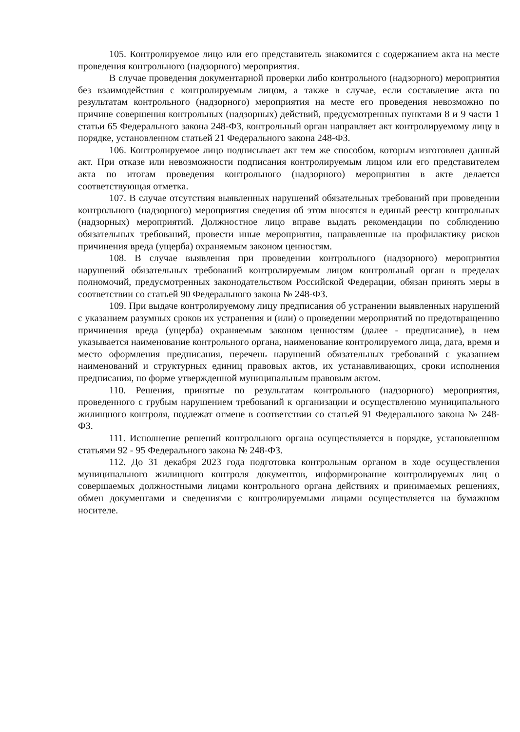105. Контролируемое лицо или его представитель знакомится с содержанием акта на месте проведения контрольного (надзорного) мероприятия.
В случае проведения документарной проверки либо контрольного (надзорного) мероприятия без взаимодействия с контролируемым лицом, а также в случае, если составление акта по результатам контрольного (надзорного) мероприятия на месте его проведения невозможно по причине совершения контрольных (надзорных) действий, предусмотренных пунктами 8 и 9 части 1 статьи 65 Федерального закона 248-ФЗ, контрольный орган направляет акт контролируемому лицу в порядке, установленном статьей 21 Федерального закона 248-ФЗ.
106. Контролируемое лицо подписывает акт тем же способом, которым изготовлен данный акт. При отказе или невозможности подписания контролируемым лицом или его представителем акта по итогам проведения контрольного (надзорного) мероприятия в акте делается соответствующая отметка.
107. В случае отсутствия выявленных нарушений обязательных требований при проведении контрольного (надзорного) мероприятия сведения об этом вносятся в единый реестр контрольных (надзорных) мероприятий. Должностное лицо вправе выдать рекомендации по соблюдению обязательных требований, провести иные мероприятия, направленные на профилактику рисков причинения вреда (ущерба) охраняемым законом ценностям.
108. В случае выявления при проведении контрольного (надзорного) мероприятия нарушений обязательных требований контролируемым лицом контрольный орган в пределах полномочий, предусмотренных законодательством Российской Федерации, обязан принять меры в соответствии со статьей 90 Федерального закона № 248-ФЗ.
109. При выдаче контролируемому лицу предписания об устранении выявленных нарушений с указанием разумных сроков их устранения и (или) о проведении мероприятий по предотвращению причинения вреда (ущерба) охраняемым законом ценностям (далее - предписание), в нем указывается наименование контрольного органа, наименование контролируемого лица, дата, время и место оформления предписания, перечень нарушений обязательных требований с указанием наименований и структурных единиц правовых актов, их устанавливающих, сроки исполнения предписания, по форме утвержденной муниципальным правовым актом.
110. Решения, принятые по результатам контрольного (надзорного) мероприятия, проведенного с грубым нарушением требований к организации и осуществлению муниципального жилищного контроля, подлежат отмене в соответствии со статьей 91 Федерального закона № 248-ФЗ.
111. Исполнение решений контрольного органа осуществляется в порядке, установленном статьями 92 - 95 Федерального закона № 248-ФЗ.
112. До 31 декабря 2023 года подготовка контрольным органом в ходе осуществления муниципального жилищного контроля документов, информирование контролируемых лиц о совершаемых должностными лицами контрольного органа действиях и принимаемых решениях, обмен документами и сведениями с контролируемыми лицами осуществляется на бумажном носителе.